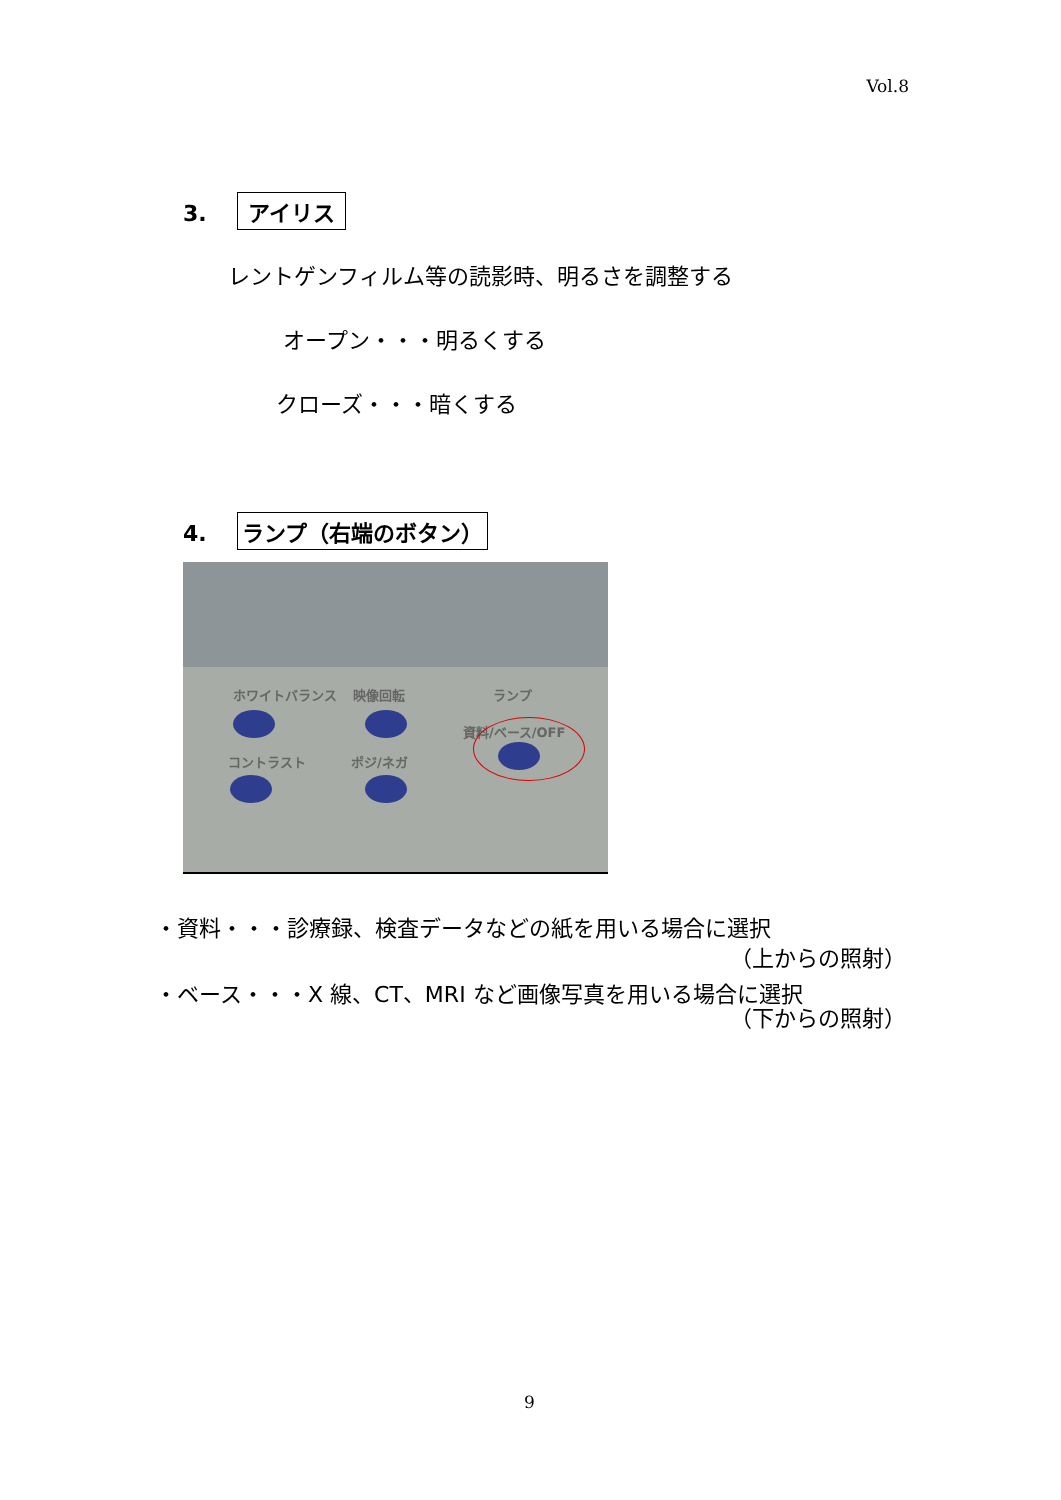Vol.8
3. アイリス
レントゲンフィルム等の読影時、明るさを調整する
オープン・・・明るくする
クローズ・・・暗くする
4. ランプ（右端のボタン）
ホワイトバランス 映像回転 ランプ
資料/ベース/OFF
コントラスト ポジ/ネガ
・資料・・・診療録、検査データなどの紙を用いる場合に選択
（上からの照射）
・ベース・・・X 線、CT、MRI など画像写真を用いる場合に選択
（下からの照射）
9